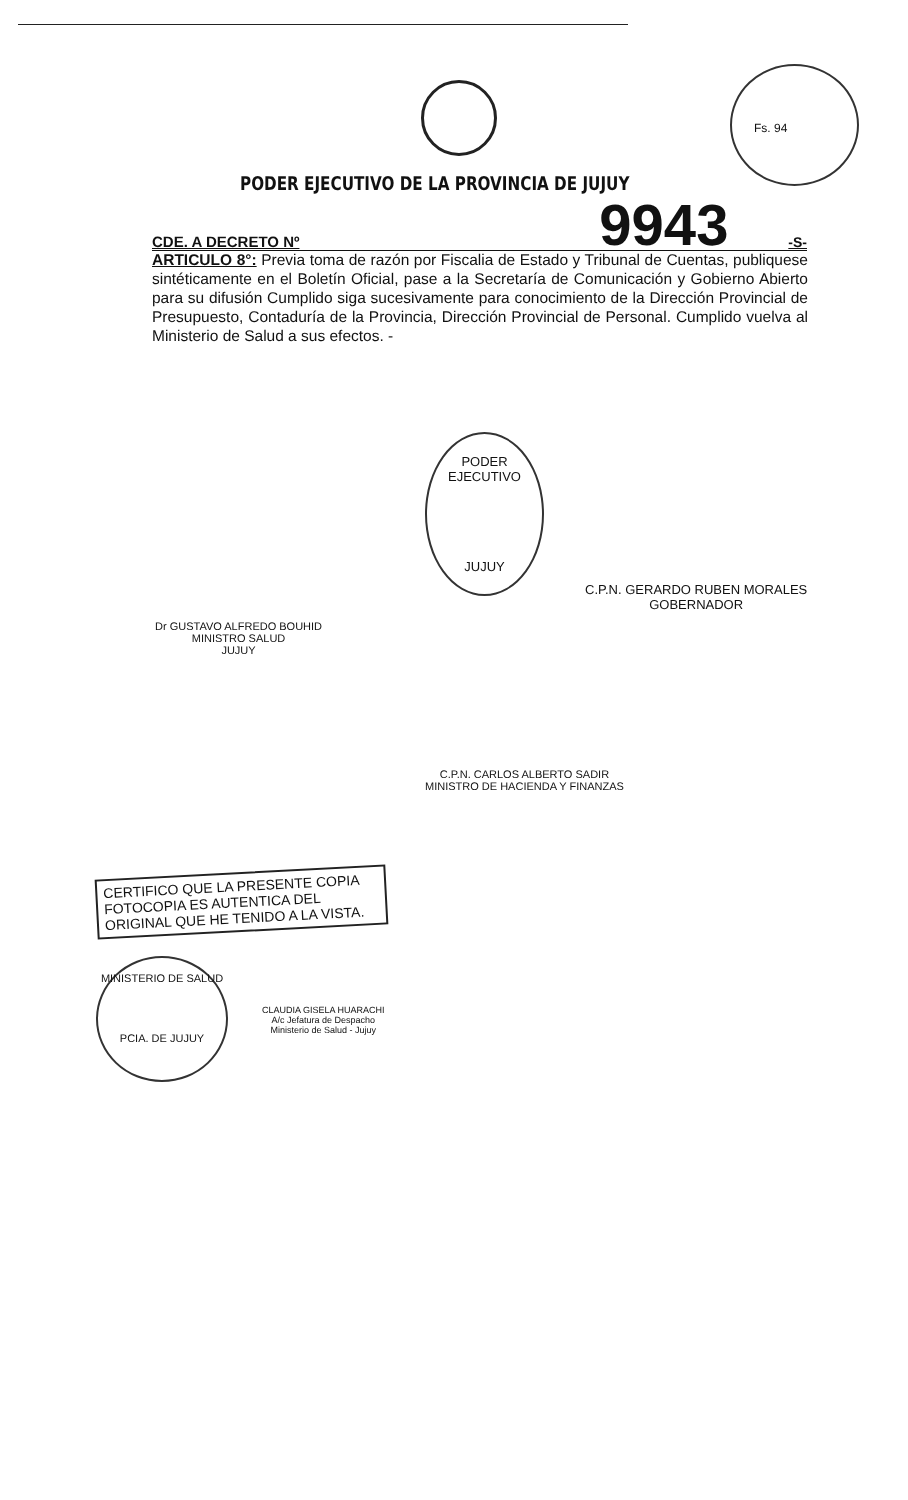Fs. 94
PODER EJECUTIVO DE LA PROVINCIA DE JUJUY
CDE. A DECRETO Nº 9943 -S-
ARTICULO 8°: Previa toma de razón por Fiscalia de Estado y Tribunal de Cuentas, publiquese sintéticamente en el Boletín Oficial, pase a la Secretaría de Comunicación y Gobierno Abierto para su difusión Cumplido siga sucesivamente para conocimiento de la Dirección Provincial de Presupuesto, Contaduría de la Provincia, Dirección Provincial de Personal. Cumplido vuelva al Ministerio de Salud a sus efectos. -
PODER EJECUTIVO
JUJUY
C.P.N. GERARDO RUBEN MORALES
GOBERNADOR
Dr GUSTAVO ALFREDO BOUHID
MINISTRO SALUD
JUJUY
C.P.N. CARLOS ALBERTO SADIR
MINISTRO DE HACIENDA Y FINANZAS
CERTIFICO QUE LA PRESENTE COPIA FOTOCOPIA ES AUTENTICA DEL ORIGINAL QUE HE TENIDO A LA VISTA.
MINISTERIO DE SALUD
PCIA. DE JUJUY
CLAUDIA GISELA HUARACHI
A/c Jefatura de Despacho
Ministerio de Salud - Jujuy